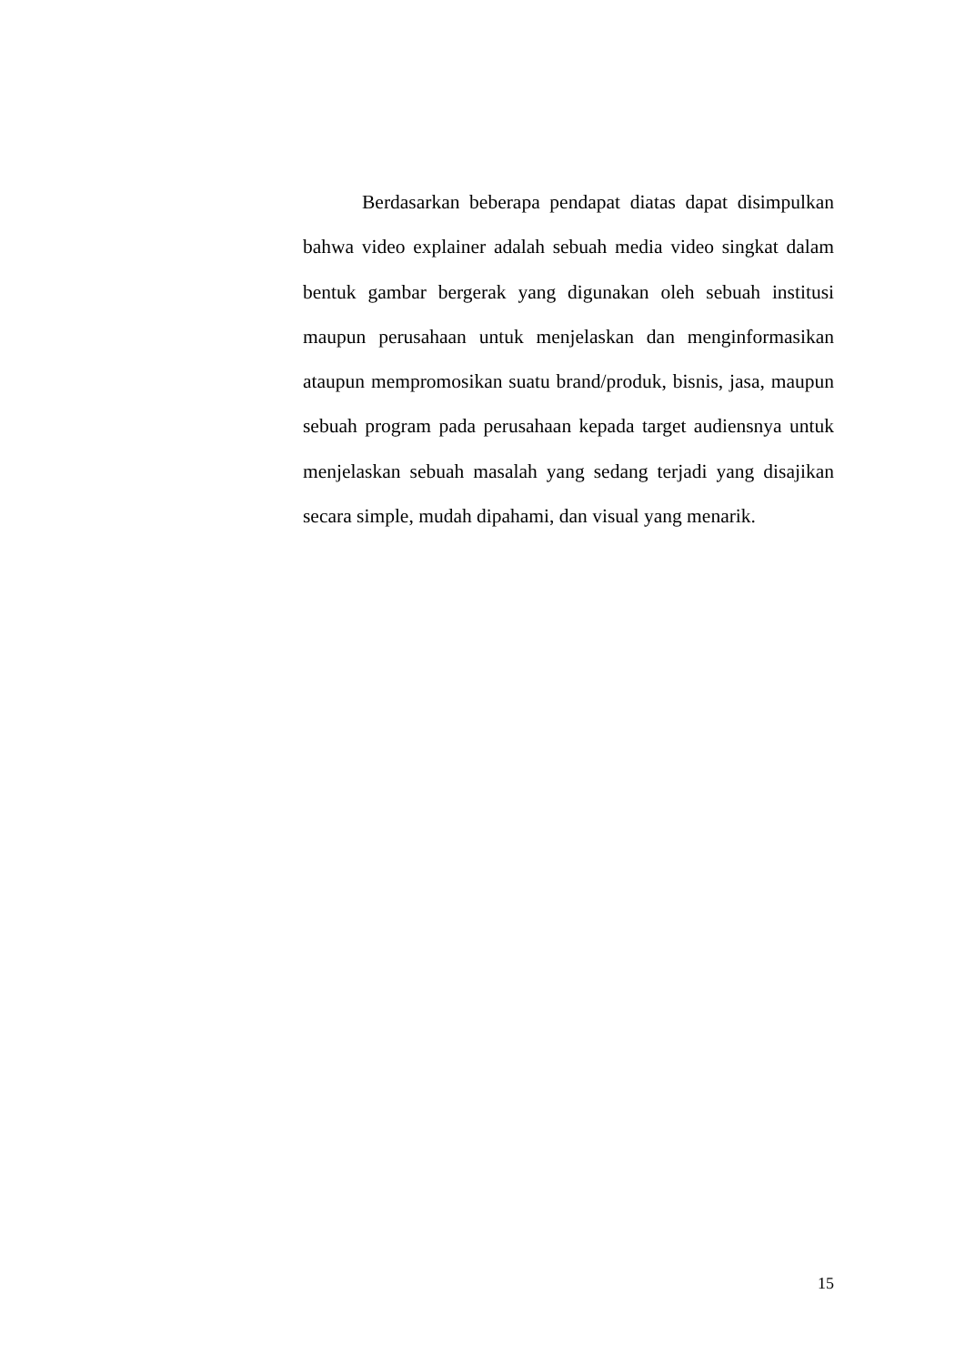Berdasarkan beberapa pendapat diatas dapat disimpulkan bahwa video explainer adalah sebuah media video singkat dalam bentuk gambar bergerak yang digunakan oleh sebuah institusi maupun perusahaan untuk menjelaskan dan menginformasikan ataupun mempromosikan suatu brand/produk, bisnis, jasa, maupun sebuah program pada perusahaan kepada target audiensnya untuk menjelaskan sebuah masalah yang sedang terjadi yang disajikan secara simple, mudah dipahami, dan visual yang menarik.
15